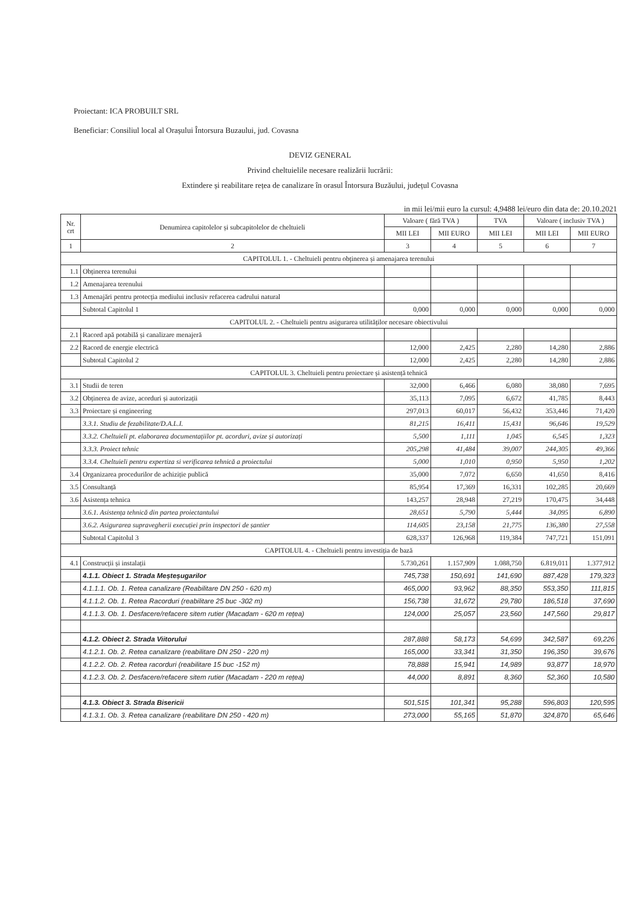Proiectant: ICA PROBUILT SRL
Beneficiar: Consiliul local al Orașului Întorsura Buzaului, jud. Covasna
DEVIZ GENERAL
Privind cheltuielile necesare realizării lucrării:
Extindere și reabilitare rețea de canalizare în orasul Întorsura Buzăului, județul Covasna
in mii lei/mii euro la cursul: 4,9488 lei/euro din data de: 20.10.2021
| Nr. crt | Denumirea capitolelor și subcapitolelor de cheltuieli | Valoare ( fără TVA ) | | TVA | Valoare ( inclusiv TVA ) | |
| --- | --- | --- | --- | --- | --- | --- |
| | | MII LEI | MII EURO | MII LEI | MII LEI | MII EURO |
| 1 | 2 | 3 | 4 | 5 | 6 | 7 |
| CAPITOLUL 1. - Cheltuieli pentru obținerea și amenajarea terenului | | | | | | |
| 1.1 | Obținerea terenului | | | | | |
| 1.2 | Amenajarea terenului | | | | | |
| 1.3 | Amenajări pentru protecția mediului inclusiv refacerea cadrului natural | | | | | |
| | Subtotal Capitolul 1 | 0,000 | 0,000 | 0,000 | 0,000 | 0,000 |
| CAPITOLUL 2. - Cheltuieli pentru asigurarea utilităților necesare obiectivului | | | | | | |
| 2.1 | Racord apă potabilă și canalizare menajeră | | | | | |
| 2.2 | Racord de energie electrică | 12,000 | 2,425 | 2,280 | 14,280 | 2,886 |
| | Subtotal Capitolul 2 | 12,000 | 2,425 | 2,280 | 14,280 | 2,886 |
| CAPITOLUL 3. Cheltuieli pentru proiectare și asistență tehnică | | | | | | |
| 3.1 | Studii de teren | 32,000 | 6,466 | 6,080 | 38,080 | 7,695 |
| 3.2 | Obținerea de avize, acorduri și autorizații | 35,113 | 7,095 | 6,672 | 41,785 | 8,443 |
| 3.3 | Proiectare și engineering | 297,013 | 60,017 | 56,432 | 353,446 | 71,420 |
| | 3.3.1. Studiu de fezabilitate/D.A.L.I. | 81,215 | 16,411 | 15,431 | 96,646 | 19,529 |
| | 3.3.2. Cheltuieli pt. elaborarea documentațiilor pt. acorduri, avize și autorizați | 5,500 | 1,111 | 1,045 | 6,545 | 1,323 |
| | 3.3.3. Proiect tehnic | 205,298 | 41,484 | 39,007 | 244,305 | 49,366 |
| | 3.3.4. Cheltuieli pentru expertiza si verificarea tehnică a proiectului | 5,000 | 1,010 | 0,950 | 5,950 | 1,202 |
| 3.4 | Organizarea procedurilor de achiziție publică | 35,000 | 7,072 | 6,650 | 41,650 | 8,416 |
| 3.5 | Consultanță | 85,954 | 17,369 | 16,331 | 102,285 | 20,669 |
| 3.6 | Asistența tehnica | 143,257 | 28,948 | 27,219 | 170,475 | 34,448 |
| | 3.6.1. Asistența tehnică din partea proiectantului | 28,651 | 5,790 | 5,444 | 34,095 | 6,890 |
| | 3.6.2. Asigurarea supravegherii execuției prin inspectori de șantier | 114,605 | 23,158 | 21,775 | 136,380 | 27,558 |
| | Subtotal Capitolul 3 | 628,337 | 126,968 | 119,384 | 747,721 | 151,091 |
| CAPITOLUL 4. - Cheltuieli pentru investiția de bază | | | | | | |
| 4.1 | Construcții și instalații | 5.730,261 | 1.157,909 | 1.088,750 | 6.819,011 | 1.377,912 |
| | 4.1.1. Obiect 1. Strada Meșteșugarilor | 745,738 | 150,691 | 141,690 | 887,428 | 179,323 |
| | 4.1.1.1. Ob. 1. Retea canalizare (Reabilitare DN 250 - 620 m) | 465,000 | 93,962 | 88,350 | 553,350 | 111,815 |
| | 4.1.1.2. Ob. 1. Retea Racorduri (reabilitare 25 buc -302 m) | 156,738 | 31,672 | 29,780 | 186,518 | 37,690 |
| | 4.1.1.3. Ob. 1. Desfacere/refacere sitem rutier (Macadam - 620 m rețea) | 124,000 | 25,057 | 23,560 | 147,560 | 29,817 |
| | 4.1.2. Obiect 2. Strada Viitorului | 287,888 | 58,173 | 54,699 | 342,587 | 69,226 |
| | 4.1.2.1. Ob. 2. Retea canalizare (reabilitare DN 250 - 220 m) | 165,000 | 33,341 | 31,350 | 196,350 | 39,676 |
| | 4.1.2.2. Ob. 2. Retea racorduri (reabilitare 15 buc -152 m) | 78,888 | 15,941 | 14,989 | 93,877 | 18,970 |
| | 4.1.2.3. Ob. 2. Desfacere/refacere sitem rutier (Macadam - 220 m rețea) | 44,000 | 8,891 | 8,360 | 52,360 | 10,580 |
| | 4.1.3. Obiect 3. Strada Bisericii | 501,515 | 101,341 | 95,288 | 596,803 | 120,595 |
| | 4.1.3.1. Ob. 3. Retea canalizare (reabilitare DN 250 - 420 m) | 273,000 | 55,165 | 51,870 | 324,870 | 65,646 |